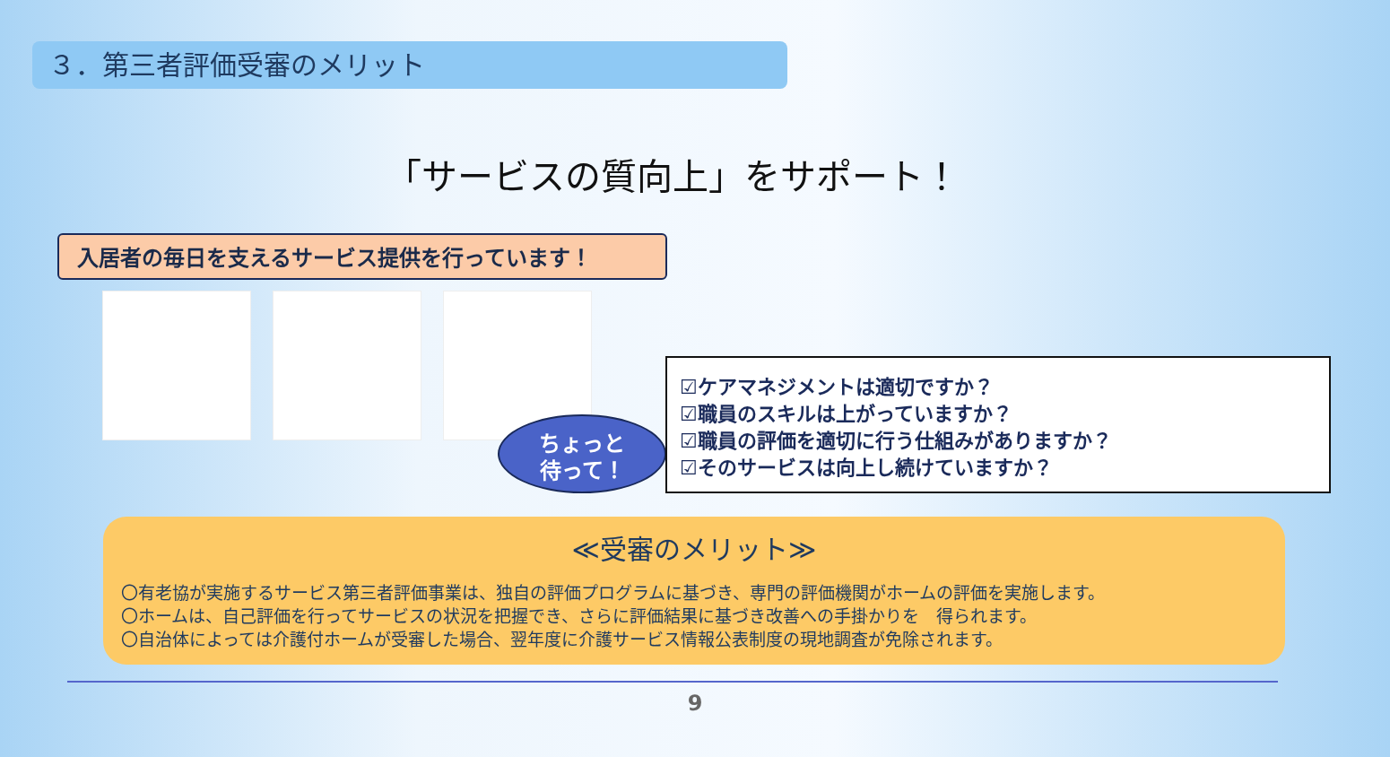３．第三者評価受審のメリット
「サービスの質向上」をサポート！
入居者の毎日を支えるサービス提供を行っています！
ちょっと
待って！
☑ケアマネジメントは適切ですか？
☑職員のスキルは上がっていますか？
☑職員の評価を適切に行う仕組みがありますか？
☑そのサービスは向上し続けていますか？
≪受審のメリット≫
〇有老協が実施するサービス第三者評価事業は、独自の評価プログラムに基づき、専門の評価機関がホームの評価を実施します。
〇ホームは、自己評価を行ってサービスの状況を把握でき、さらに評価結果に基づき改善への手掛かりを　得られます。
〇自治体によっては介護付ホームが受審した場合、翌年度に介護サービス情報公表制度の現地調査が免除されます。
9